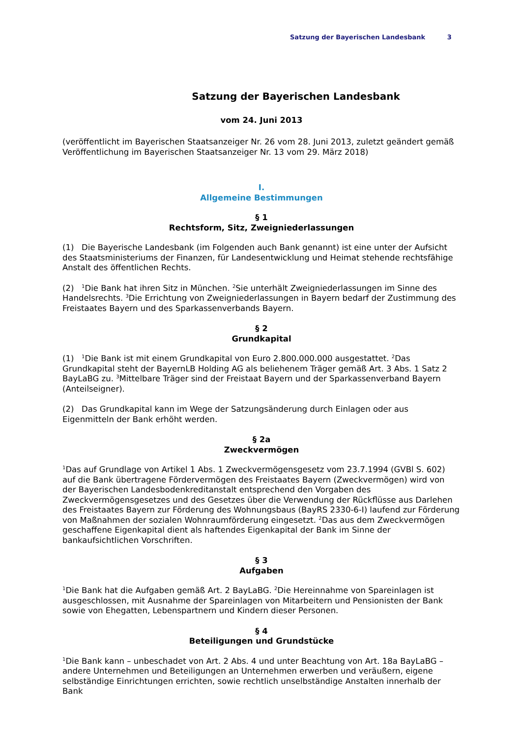Satzung der Bayerischen Landesbank 3
Satzung der Bayerischen Landesbank
vom 24. Juni 2013
(veröffentlicht im Bayerischen Staatsanzeiger Nr. 26 vom 28. Juni 2013, zuletzt geändert gemäß Veröffentlichung im Bayerischen Staatsanzeiger Nr. 13 vom 29. März 2018)
I.
Allgemeine Bestimmungen
§ 1
Rechtsform, Sitz, Zweigniederlassungen
(1) Die Bayerische Landesbank (im Folgenden auch Bank genannt) ist eine unter der Aufsicht des Staatsministeriums der Finanzen, für Landesentwicklung und Heimat stehende rechtsfähige Anstalt des öffentlichen Rechts.
(2) <sup>1</sup>Die Bank hat ihren Sitz in München. <sup>2</sup>Sie unterhält Zweigniederlassungen im Sinne des Handelsrechts. <sup>3</sup>Die Errichtung von Zweigniederlassungen in Bayern bedarf der Zustimmung des Freistaates Bayern und des Sparkassenverbands Bayern.
§ 2
Grundkapital
(1) <sup>1</sup>Die Bank ist mit einem Grundkapital von Euro 2.800.000.000 ausgestattet. <sup>2</sup>Das Grundkapital steht der BayernLB Holding AG als beliehenem Träger gemäß Art. 3 Abs. 1 Satz 2 BayLaBG zu. <sup>3</sup>Mittelbare Träger sind der Freistaat Bayern und der Sparkassenverband Bayern (Anteilseigner).
(2) Das Grundkapital kann im Wege der Satzungsänderung durch Einlagen oder aus Eigenmitteln der Bank erhöht werden.
§ 2a
Zweckvermögen
<sup>1</sup> Das auf Grundlage von Artikel 1 Abs. 1 Zweckvermögensgesetz vom 23.7.1994 (GVBl S. 602) auf die Bank übertragene Fördervermögen des Freistaates Bayern (Zweckvermögen) wird von der Bayerischen Landesbodenkreditanstalt entsprechend den Vorgaben des Zweckvermögensgesetzes und des Gesetzes über die Verwendung der Rückflüsse aus Darlehen des Freistaates Bayern zur Förderung des Wohnungsbaus (BayRS 2330-6-I) laufend zur Förderung von Maßnahmen der sozialen Wohnraumförderung eingesetzt. <sup>2</sup>Das aus dem Zweckvermögen geschaffene Eigenkapital dient als haftendes Eigenkapital der Bank im Sinne der bankaufsichtlichen Vorschriften.
§ 3
Aufgaben
<sup>1</sup> Die Bank hat die Aufgaben gemäß Art. 2 BayLaBG. <sup>2</sup>Die Hereinnahme von Spareinlagen ist ausgeschlossen, mit Ausnahme der Spareinlagen von Mitarbeitern und Pensionisten der Bank sowie von Ehegatten, Lebenspartnern und Kindern dieser Personen.
§ 4
Beteiligungen und Grundstücke
<sup>1</sup> Die Bank kann – unbeschadet von Art. 2 Abs. 4 und unter Beachtung von Art. 18a BayLaBG – andere Unternehmen und Beteiligungen an Unternehmen erwerben und veräußern, eigene selbständige Einrichtungen errichten, sowie rechtlich unselbständige Anstalten innerhalb der Bank